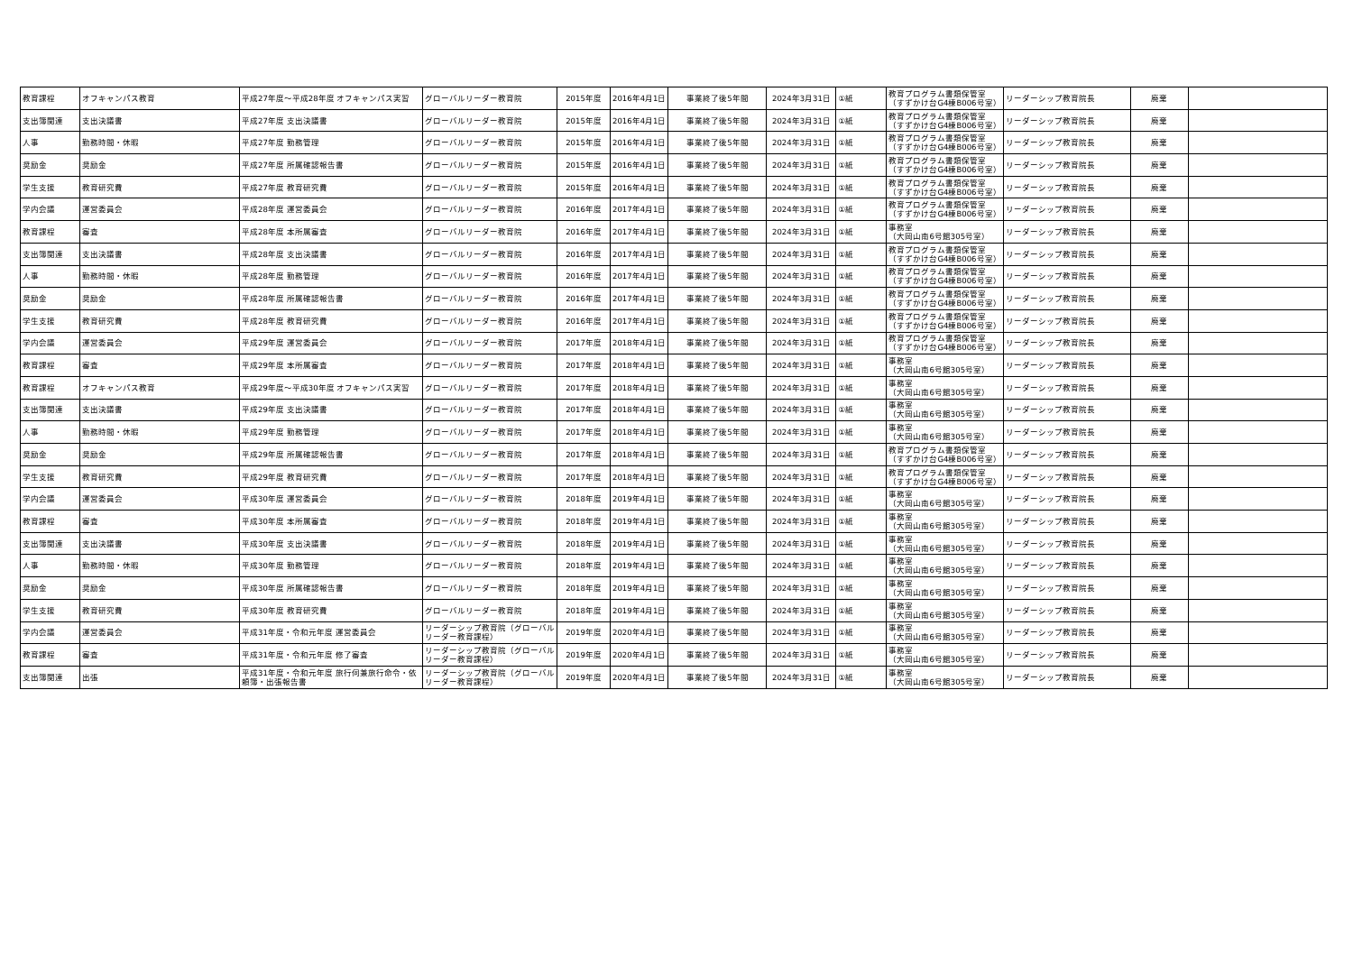| 教育課程 | オフキャンパス教育 | 平成27年度～平成28年度 オフキャンパス実習 | グローバルリーダー教育院 | 2015年度 | 2016年4月1日 | 事業終了後5年間 | 2024年3月31日 | ①紙 | 教育プログラム書類保管室 （すずかけ台G4棟B006号室） | リーダーシップ教育院長 | 廃棄 | |
| 支出簿関連 | 支出決議書 | 平成27年度 支出決議書 | グローバルリーダー教育院 | 2015年度 | 2016年4月1日 | 事業終了後5年間 | 2024年3月31日 | ①紙 | 教育プログラム書類保管室 （すずかけ台G4棟B006号室） | リーダーシップ教育院長 | 廃棄 | |
| 人事 | 勤務時間・休暇 | 平成27年度 勤務管理 | グローバルリーダー教育院 | 2015年度 | 2016年4月1日 | 事業終了後5年間 | 2024年3月31日 | ①紙 | 教育プログラム書類保管室 （すずかけ台G4棟B006号室） | リーダーシップ教育院長 | 廃棄 | |
| 奨励金 | 奨励金 | 平成27年度 所属確認報告書 | グローバルリーダー教育院 | 2015年度 | 2016年4月1日 | 事業終了後5年間 | 2024年3月31日 | ①紙 | 教育プログラム書類保管室 （すずかけ台G4棟B006号室） | リーダーシップ教育院長 | 廃棄 | |
| 学生支援 | 教育研究費 | 平成27年度 教育研究費 | グローバルリーダー教育院 | 2015年度 | 2016年4月1日 | 事業終了後5年間 | 2024年3月31日 | ①紙 | 教育プログラム書類保管室 （すずかけ台G4棟B006号室） | リーダーシップ教育院長 | 廃棄 | |
| 学内会議 | 運営委員会 | 平成28年度 運営委員会 | グローバルリーダー教育院 | 2016年度 | 2017年4月1日 | 事業終了後5年間 | 2024年3月31日 | ①紙 | 教育プログラム書類保管室 （すずかけ台G4棟B006号室） | リーダーシップ教育院長 | 廃棄 | |
| 教育課程 | 審査 | 平成28年度 本所属審査 | グローバルリーダー教育院 | 2016年度 | 2017年4月1日 | 事業終了後5年間 | 2024年3月31日 | ①紙 | 事務室 （大岡山南6号館305号室） | リーダーシップ教育院長 | 廃棄 | |
| 支出簿関連 | 支出決議書 | 平成28年度 支出決議書 | グローバルリーダー教育院 | 2016年度 | 2017年4月1日 | 事業終了後5年間 | 2024年3月31日 | ①紙 | 教育プログラム書類保管室 （すずかけ台G4棟B006号室） | リーダーシップ教育院長 | 廃棄 | |
| 人事 | 勤務時間・休暇 | 平成28年度 勤務管理 | グローバルリーダー教育院 | 2016年度 | 2017年4月1日 | 事業終了後5年間 | 2024年3月31日 | ①紙 | 教育プログラム書類保管室 （すずかけ台G4棟B006号室） | リーダーシップ教育院長 | 廃棄 | |
| 奨励金 | 奨励金 | 平成28年度 所属確認報告書 | グローバルリーダー教育院 | 2016年度 | 2017年4月1日 | 事業終了後5年間 | 2024年3月31日 | ①紙 | 教育プログラム書類保管室 （すずかけ台G4棟B006号室） | リーダーシップ教育院長 | 廃棄 | |
| 学生支援 | 教育研究費 | 平成28年度 教育研究費 | グローバルリーダー教育院 | 2016年度 | 2017年4月1日 | 事業終了後5年間 | 2024年3月31日 | ①紙 | 教育プログラム書類保管室 （すずかけ台G4棟B006号室） | リーダーシップ教育院長 | 廃棄 | |
| 学内会議 | 運営委員会 | 平成29年度 運営委員会 | グローバルリーダー教育院 | 2017年度 | 2018年4月1日 | 事業終了後5年間 | 2024年3月31日 | ①紙 | 教育プログラム書類保管室 （すずかけ台G4棟B006号室） | リーダーシップ教育院長 | 廃棄 | |
| 教育課程 | 審査 | 平成29年度 本所属審査 | グローバルリーダー教育院 | 2017年度 | 2018年4月1日 | 事業終了後5年間 | 2024年3月31日 | ①紙 | 事務室 （大岡山南6号館305号室） | リーダーシップ教育院長 | 廃棄 | |
| 教育課程 | オフキャンパス教育 | 平成29年度～平成30年度 オフキャンパス実習 | グローバルリーダー教育院 | 2017年度 | 2018年4月1日 | 事業終了後5年間 | 2024年3月31日 | ①紙 | 事務室 （大岡山南6号館305号室） | リーダーシップ教育院長 | 廃棄 | |
| 支出簿関連 | 支出決議書 | 平成29年度 支出決議書 | グローバルリーダー教育院 | 2017年度 | 2018年4月1日 | 事業終了後5年間 | 2024年3月31日 | ①紙 | 事務室 （大岡山南6号館305号室） | リーダーシップ教育院長 | 廃棄 | |
| 人事 | 勤務時間・休暇 | 平成29年度 勤務管理 | グローバルリーダー教育院 | 2017年度 | 2018年4月1日 | 事業終了後5年間 | 2024年3月31日 | ①紙 | 事務室 （大岡山南6号館305号室） | リーダーシップ教育院長 | 廃棄 | |
| 奨励金 | 奨励金 | 平成29年度 所属確認報告書 | グローバルリーダー教育院 | 2017年度 | 2018年4月1日 | 事業終了後5年間 | 2024年3月31日 | ①紙 | 教育プログラム書類保管室 （すずかけ台G4棟B006号室） | リーダーシップ教育院長 | 廃棄 | |
| 学生支援 | 教育研究費 | 平成29年度 教育研究費 | グローバルリーダー教育院 | 2017年度 | 2018年4月1日 | 事業終了後5年間 | 2024年3月31日 | ①紙 | 教育プログラム書類保管室 （すずかけ台G4棟B006号室） | リーダーシップ教育院長 | 廃棄 | |
| 学内会議 | 運営委員会 | 平成30年度 運営委員会 | グローバルリーダー教育院 | 2018年度 | 2019年4月1日 | 事業終了後5年間 | 2024年3月31日 | ①紙 | 事務室 （大岡山南6号館305号室） | リーダーシップ教育院長 | 廃棄 | |
| 教育課程 | 審査 | 平成30年度 本所属審査 | グローバルリーダー教育院 | 2018年度 | 2019年4月1日 | 事業終了後5年間 | 2024年3月31日 | ①紙 | 事務室 （大岡山南6号館305号室） | リーダーシップ教育院長 | 廃棄 | |
| 支出簿関連 | 支出決議書 | 平成30年度 支出決議書 | グローバルリーダー教育院 | 2018年度 | 2019年4月1日 | 事業終了後5年間 | 2024年3月31日 | ①紙 | 事務室 （大岡山南6号館305号室） | リーダーシップ教育院長 | 廃棄 | |
| 人事 | 勤務時間・休暇 | 平成30年度 勤務管理 | グローバルリーダー教育院 | 2018年度 | 2019年4月1日 | 事業終了後5年間 | 2024年3月31日 | ①紙 | 事務室 （大岡山南6号館305号室） | リーダーシップ教育院長 | 廃棄 | |
| 奨励金 | 奨励金 | 平成30年度 所属確認報告書 | グローバルリーダー教育院 | 2018年度 | 2019年4月1日 | 事業終了後5年間 | 2024年3月31日 | ①紙 | 事務室 （大岡山南6号館305号室） | リーダーシップ教育院長 | 廃棄 | |
| 学生支援 | 教育研究費 | 平成30年度 教育研究費 | グローバルリーダー教育院 | 2018年度 | 2019年4月1日 | 事業終了後5年間 | 2024年3月31日 | ①紙 | 事務室 （大岡山南6号館305号室） | リーダーシップ教育院長 | 廃棄 | |
| 学内会議 | 運営委員会 | 平成31年度・令和元年度 運営委員会 | リーダーシップ教育院（グローバル リーダー教育課程） | 2019年度 | 2020年4月1日 | 事業終了後5年間 | 2024年3月31日 | ①紙 | 事務室 （大岡山南6号館305号室） | リーダーシップ教育院長 | 廃棄 | |
| 教育課程 | 審査 | 平成31年度・令和元年度 修了審査 | リーダーシップ教育院（グローバル リーダー教育課程） | 2019年度 | 2020年4月1日 | 事業終了後5年間 | 2024年3月31日 | ①紙 | 事務室 （大岡山南6号館305号室） | リーダーシップ教育院長 | 廃棄 | |
| 支出簿関連 | 出張 | 平成31年度・令和元年度 旅行伺兼旅行命令・依 頼簿・出張報告書 | リーダーシップ教育院（グローバル リーダー教育課程） | 2019年度 | 2020年4月1日 | 事業終了後5年間 | 2024年3月31日 | ①紙 | 事務室 （大岡山南6号館305号室） | リーダーシップ教育院長 | 廃棄 | |